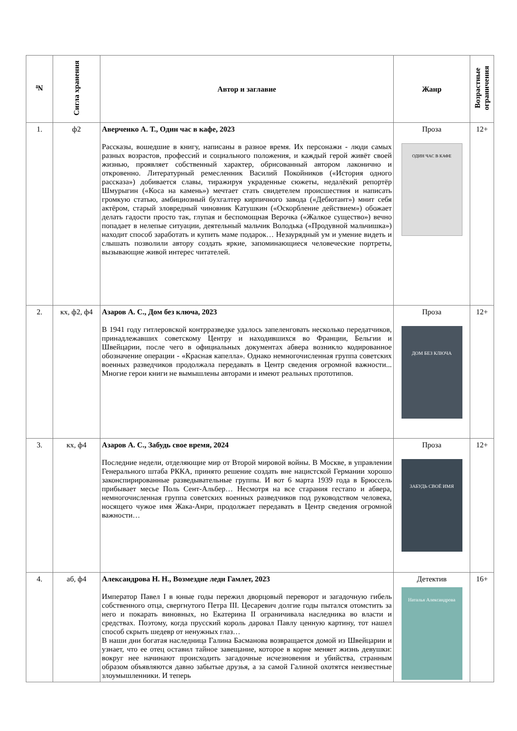| № | Сигла хранения | Автор и заглавие | Жанр | Возрастные ограничения |
| --- | --- | --- | --- | --- |
| 1. | ф2 | Аверченко А. Т., Один час в кафе, 2023 Рассказы, вошедшие в книгу, написаны в разное время. Их персонажи - люди самых разных возрастов, профессий и социального положения, и каждый герой живёт своей жизнью, проявляет собственный характер, обрисованный автором лаконично и откровенно. Литературный ремесленник Василий Покойников («История одного рассказа») добивается славы, тиражируя украденные сюжеты, недалёкий репортёр Шмурыгин («Коса на камень») мечтает стать свидетелем происшествия и написать громкую статью, амбициозный бухгалтер кирпичного завода («Дебютант») мнит себя актёром, старый зловредный чиновник Катушкин («Оскорбление действием») обожает делать гадости просто так, глупая и беспомощная Верочка («Жалкое существо») вечно попадает в нелепые ситуации, деятельный мальчик Володька («Продувной мальчишка») находит способ заработать и купить маме подарок… Незаурядный ум и умение видеть и слышать позволили автору создать яркие, запоминающиеся человеческие портреты, вызывающие живой интерес читателей. | Проза ОДИН ЧАС В КАФЕ | 12+ |
| 2. | кх, ф2, ф4 | Азаров А. С., Дом без ключа, 2023 В 1941 году гитлеровской контрразведке удалось запеленговать несколько передатчиков, принадлежавших советскому Центру и находившихся во Франции, Бельгии и Швейцарии, после чего в официальных документах абвера возникло кодированное обозначение операции - «Красная капелла». Однако немногочисленная группа советских военных разведчиков продолжала передавать в Центр сведения огромной важности... Многие герои книги не вымышлены авторами и имеют реальных прототипов. | Проза ДОМ БЕЗ КЛЮЧА | 12+ |
| 3. | кх, ф4 | Азаров А. С., Забудь свое время, 2024 Последние недели, отделяющие мир от Второй мировой войны. В Москве, в управлении Генерального штаба РККА, принято решение создать вне нацистской Германии хорошо законспирированные разведывательные группы. И вот 6 марта 1939 года в Брюссель прибывает месье Поль Сент-Альбер… Несмотря на все старания гестапо и абвера, немногочисленная группа советских военных разведчиков под руководством человека, носящего чужое имя Жака-Анри, продолжает передавать в Центр сведения огромной важности… | Проза ЗАБУДЬ СВОЁ ИМЯ | 12+ |
| 4. | аб, ф4 | Александрова Н. Н., Возмездие леди Гамлет, 2023 Император Павел I в юные годы пережил дворцовый переворот и загадочную гибель собственного отца, свергнутого Петра III. Цесаревич долгие годы пытался отомстить за него и покарать виновных, но Екатерина II ограничивала наследника во власти и средствах. Поэтому, когда прусский король даровал Павлу ценную картину, тот нашел способ скрыть шедевр от ненужных глаз… В наши дни богатая наследница Галина Басманова возвращается домой из Швейцарии и узнает, что ее отец оставил тайное завещание, которое в корне меняет жизнь девушки: вокруг нее начинают происходить загадочные исчезновения и убийства, странным образом объявляются давно забытые друзья, а за самой Галиной охотятся неизвестные злоумышленники. И теперь | Детектив Наталья Александрова | 16+ |